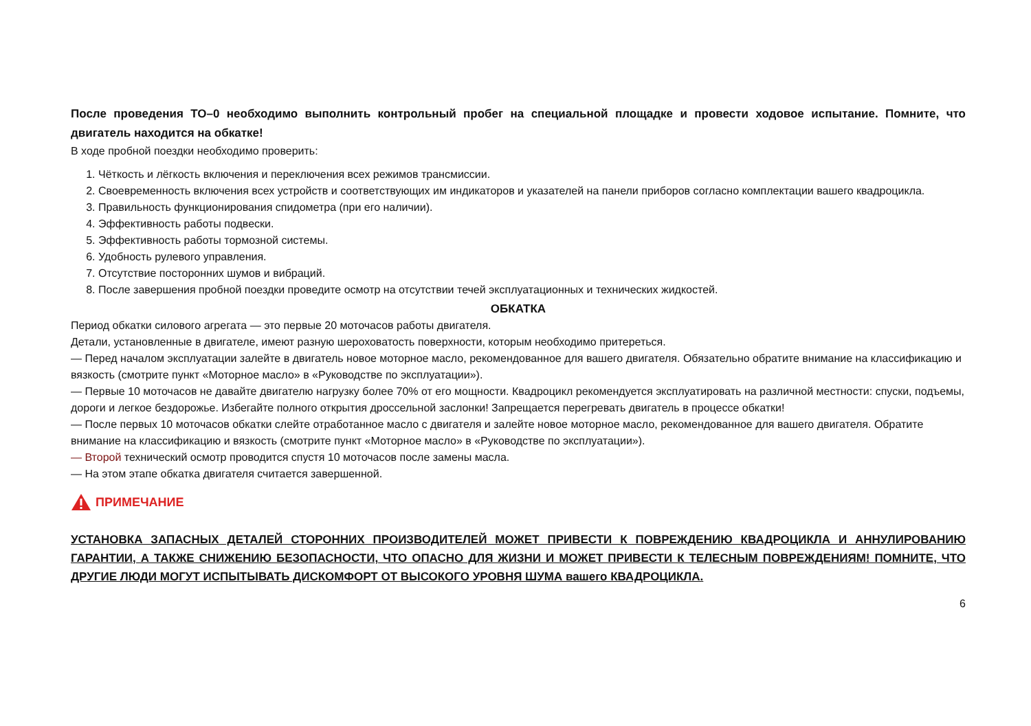После проведения ТО–0 необходимо выполнить контрольный пробег на специальной площадке и провести ходовое испытание. Помните, что двигатель находится на обкатке!
В ходе пробной поездки необходимо проверить:
1. Чёткость и лёгкость включения и переключения всех режимов трансмиссии.
2. Своевременность включения всех устройств и соответствующих им индикаторов и указателей на панели приборов согласно комплектации вашего квадроцикла.
3. Правильность функционирования спидометра (при его наличии).
4. Эффективность работы подвески.
5. Эффективность работы тормозной системы.
6. Удобность рулевого управления.
7. Отсутствие посторонних шумов и вибраций.
8. После завершения пробной поездки проведите осмотр на отсутствии течей эксплуатационных и технических жидкостей.
ОБКАТКА
Период обкатки силового агрегата — это первые 20 моточасов работы двигателя.
Детали, установленные в двигателе, имеют разную шероховатость поверхности, которым необходимо притереться.
— Перед началом эксплуатации залейте в двигатель новое моторное масло, рекомендованное для вашего двигателя. Обязательно обратите внимание на классификацию и вязкость (смотрите пункт «Моторное масло» в «Руководстве по эксплуатации»).
— Первые 10 моточасов не давайте двигателю нагрузку более 70% от его мощности. Квадроцикл рекомендуется эксплуатировать на различной местности: спуски, подъемы, дороги и легкое бездорожье. Избегайте полного открытия дроссельной заслонки! Запрещается перегревать двигатель в процессе обкатки!
— После первых 10 моточасов обкатки слейте отработанное масло с двигателя и залейте новое моторное масло, рекомендованное для вашего двигателя. Обратите внимание на классификацию и вязкость (смотрите пункт «Моторное масло» в «Руководстве по эксплуатации»).
— Второй технический осмотр проводится спустя 10 моточасов после замены масла.
— На этом этапе обкатка двигателя считается завершенной.
ПРИМЕЧАНИЕ
УСТАНОВКА ЗАПАСНЫХ ДЕТАЛЕЙ СТОРОННИХ ПРОИЗВОДИТЕЛЕЙ МОЖЕТ ПРИВЕСТИ К ПОВРЕЖДЕНИЮ КВАДРОЦИКЛА И АННУЛИРОВАНИЮ ГАРАНТИИ, А ТАКЖЕ СНИЖЕНИЮ БЕЗОПАСНОСТИ, ЧТО ОПАСНО ДЛЯ ЖИЗНИ И МОЖЕТ ПРИВЕСТИ К ТЕЛЕСНЫМ ПОВРЕЖДЕНИЯМ! ПОМНИТЕ, ЧТО ДРУГИЕ ЛЮДИ МОГУТ ИСПЫТЫВАТЬ ДИСКОМФОРТ ОТ ВЫСОКОГО УРОВНЯ ШУМА вашего КВАДРОЦИКЛА.
6